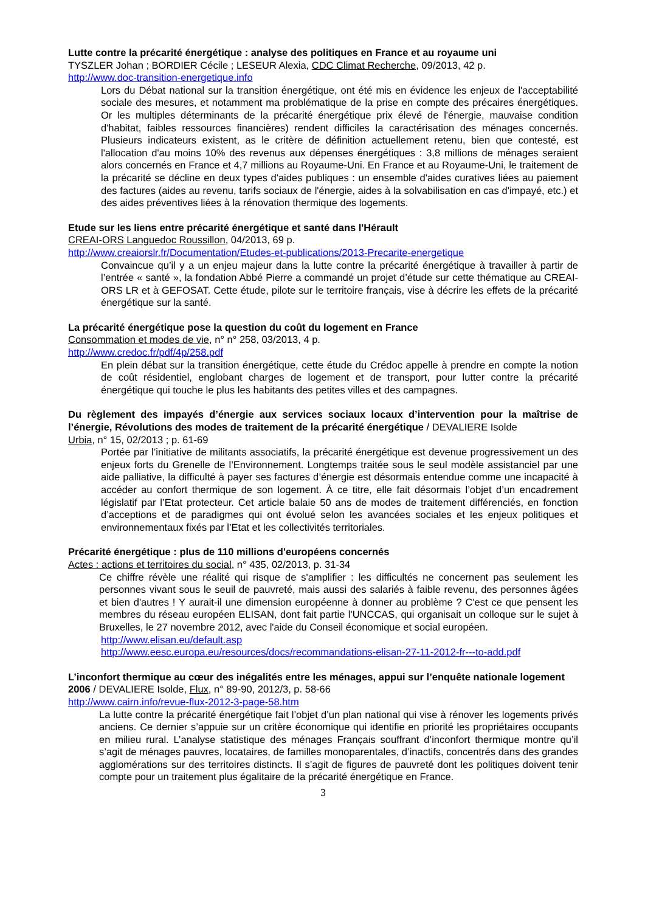Lutte contre la précarité énergétique : analyse des politiques en France et au royaume uni
TYSZLER Johan ; BORDIER Cécile ; LESEUR Alexia, CDC Climat Recherche, 09/2013, 42 p.
http://www.doc-transition-energetique.info
Lors du Débat national sur la transition énergétique, ont été mis en évidence les enjeux de l'acceptabilité sociale des mesures, et notamment ma problématique de la prise en compte des précaires énergétiques. Or les multiples déterminants de la précarité énergétique prix élevé de l'énergie, mauvaise condition d'habitat, faibles ressources financières) rendent difficiles la caractérisation des ménages concernés. Plusieurs indicateurs existent, as le critère de définition actuellement retenu, bien que contesté, est l'allocation d'au moins 10% des revenus aux dépenses énergétiques : 3,8 millions de ménages seraient alors concernés en France et 4,7 millions au Royaume-Uni. En France et au Royaume-Uni, le traitement de la précarité se décline en deux types d'aides publiques : un ensemble d'aides curatives liées au paiement des factures (aides au revenu, tarifs sociaux de l'énergie, aides à la solvabilisation en cas d'impayé, etc.) et des aides préventives liées à la rénovation thermique des logements.
Etude sur les liens entre précarité énergétique et santé dans l'Hérault
CREAI-ORS Languedoc Roussillon, 04/2013, 69 p.
http://www.creaiorslr.fr/Documentation/Etudes-et-publications/2013-Precarite-energetique
Convaincue qu’il y a un enjeu majeur dans la lutte contre la précarité énergétique à travailler à partir de l’entrée « santé », la fondation Abbé Pierre a commandé un projet d’étude sur cette thématique au CREAI-ORS LR et à GEFOSAT. Cette étude, pilote sur le territoire français, vise à décrire les effets de la précarité énergétique sur la santé.
La précarité énergétique pose la question du coût du logement en France
Consommation et modes de vie, n° n° 258, 03/2013, 4 p.
http://www.credoc.fr/pdf/4p/258.pdf
En plein débat sur la transition énergétique, cette étude du Crédoc appelle à prendre en compte la notion de coût résidentiel, englobant charges de logement et de transport, pour lutter contre la précarité énergétique qui touche le plus les habitants des petites villes et des campagnes.
Du règlement des impayés d’énergie aux services sociaux locaux d’intervention pour la maîtrise de l’énergie, Révolutions des modes de traitement de la précarité énergétique / DEVALIERE Isolde
Urbia, n° 15, 02/2013 ; p. 61-69
Portée par l’initiative de militants associatifs, la précarité énergétique est devenue progressivement un des enjeux forts du Grenelle de l’Environnement. Longtemps traitée sous le seul modèle assistanciel par une aide palliative, la difficulté à payer ses factures d’énergie est désormais entendue comme une incapacité à accéder au confort thermique de son logement. À ce titre, elle fait désormais l’objet d’un encadrement législatif par l’Etat protecteur. Cet article balaie 50 ans de modes de traitement différenciés, en fonction d’acceptions et de paradigmes qui ont évolué selon les avancées sociales et les enjeux politiques et environnementaux fixés par l’Etat et les collectivités territoriales.
Précarité énergétique : plus de 110 millions d'européens concernés
Actes : actions et territoires du social, n° 435, 02/2013, p. 31-34
Ce chiffre révèle une réalité qui risque de s'amplifier : les difficultés ne concernent pas seulement les personnes vivant sous le seuil de pauvreté, mais aussi des salariés à faible revenu, des personnes âgées et bien d'autres ! Y aurait-il une dimension européenne à donner au problème ? C'est ce que pensent les membres du réseau européen ELISAN, dont fait partie l'UNCCAS, qui organisait un colloque sur le sujet à Bruxelles, le 27 novembre 2012, avec l'aide du Conseil économique et social européen.
http://www.elisan.eu/default.asp
http://www.eesc.europa.eu/resources/docs/recommandations-elisan-27-11-2012-fr---to-add.pdf
L’inconfort thermique au cœur des inégalités entre les ménages, appui sur l’enquête nationale logement 2006 / DEVALIERE Isolde, Flux, n° 89-90, 2012/3, p. 58-66
http://www.cairn.info/revue-flux-2012-3-page-58.htm
La lutte contre la précarité énergétique fait l’objet d’un plan national qui vise à rénover les logements privés anciens. Ce dernier s’appuie sur un critère économique qui identifie en priorité les propriétaires occupants en milieu rural. L’analyse statistique des ménages Français souffrant d’inconfort thermique montre qu’il s’agit de ménages pauvres, locataires, de familles monoparentales, d’inactifs, concentrés dans des grandes agglomérations sur des territoires distincts. Il s’agit de figures de pauvreté dont les politiques doivent tenir compte pour un traitement plus égalitaire de la précarité énergétique en France.
3